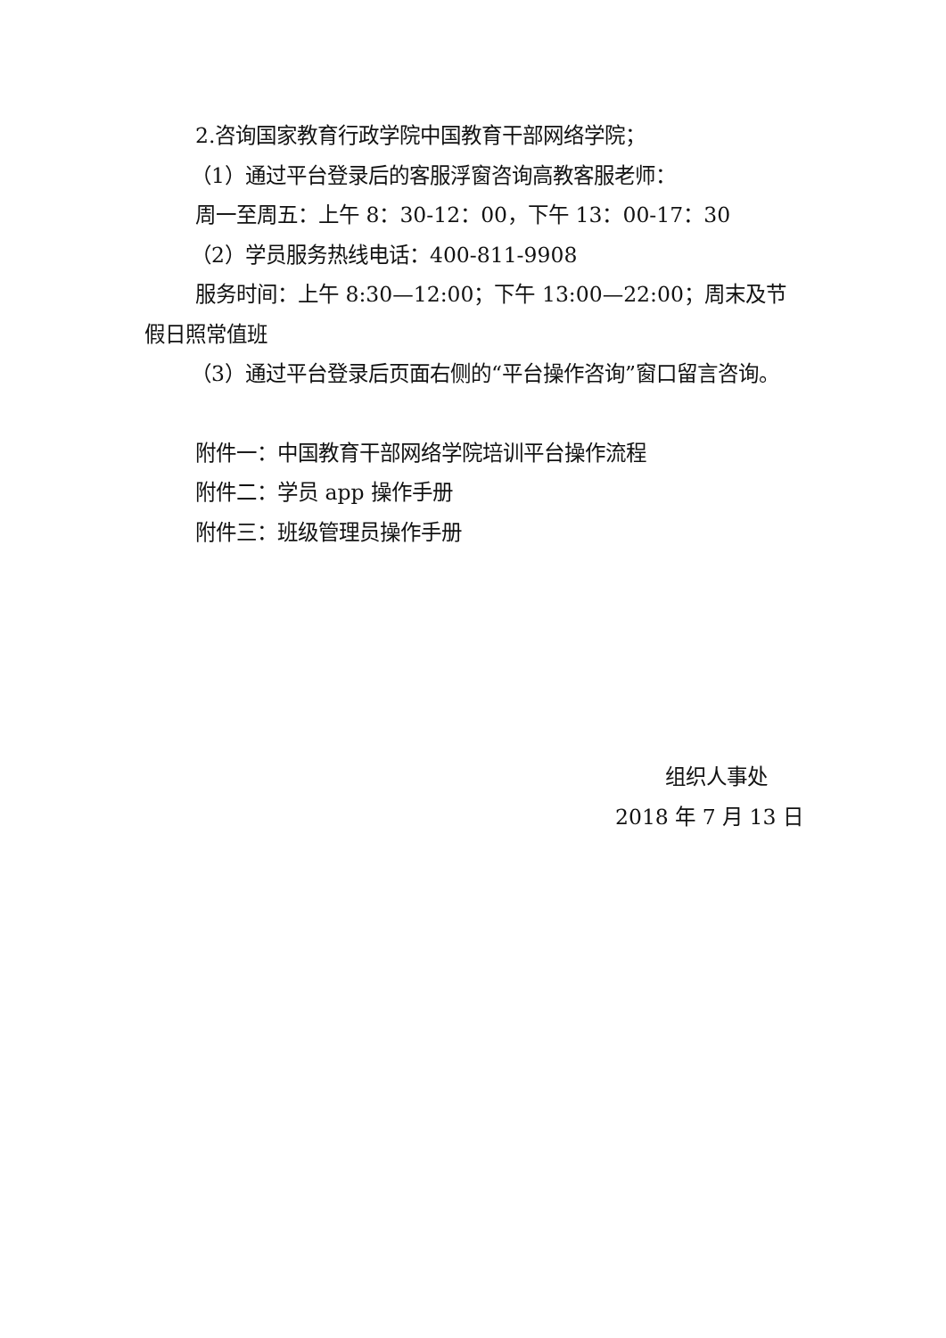2.咨询国家教育行政学院中国教育干部网络学院；
（1）通过平台登录后的客服浮窗咨询高教客服老师：
周一至周五：上午 8：30-12：00，下午 13：00-17：30
（2）学员服务热线电话：400-811-9908
服务时间：上午 8:30—12:00；下午 13:00—22:00；周末及节假日照常值班
（3）通过平台登录后页面右侧的“平台操作咨询”窗口留言咨询。
附件一：中国教育干部网络学院培训平台操作流程
附件二：学员 app 操作手册
附件三：班级管理员操作手册
组织人事处
2018 年 7 月 13 日